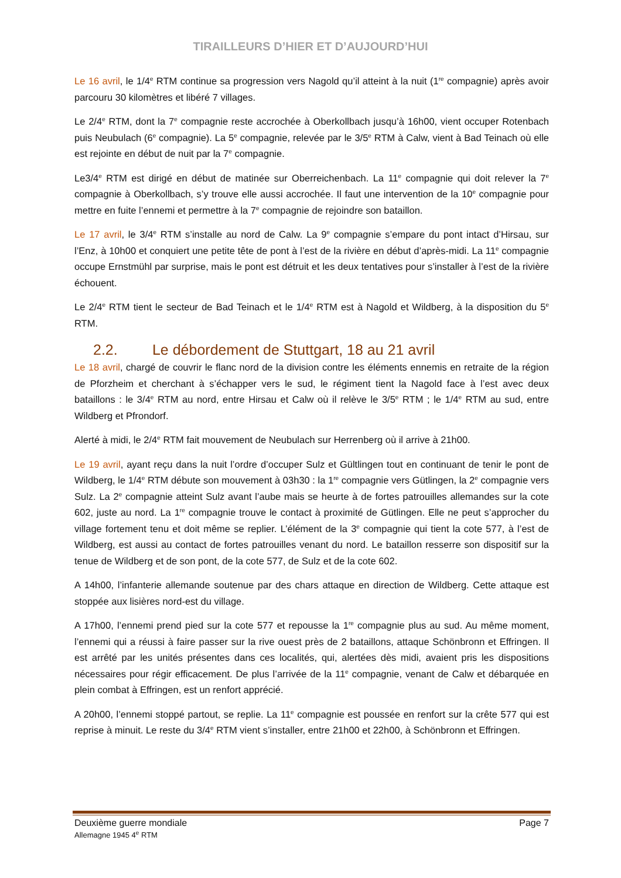TIRAILLEURS D’HIER ET D’AUJOURD’HUI
Le 16 avril, le 1/4<sup>e</sup> RTM continue sa progression vers Nagold qu’il atteint à la nuit (1<sup>re</sup> compagnie) après avoir parcouru 30 kilomètres et libéré 7 villages.
Le 2/4<sup>e</sup> RTM, dont la 7<sup>e</sup> compagnie reste accrochée à Oberkollbach jusqu’à 16h00, vient occuper Rotenbach puis Neubulach (6<sup>e</sup> compagnie). La 5<sup>e</sup> compagnie, relevée par le 3/5<sup>e</sup> RTM à Calw, vient à Bad Teinach où elle est rejointe en début de nuit par la 7<sup>e</sup> compagnie.
Le3/4<sup>e</sup> RTM est dirigé en début de matinée sur Oberreichenbach. La 11<sup>e</sup> compagnie qui doit relever la 7<sup>e</sup> compagnie à Oberkollbach, s’y trouve elle aussi accrochée. Il faut une intervention de la 10<sup>e</sup> compagnie pour mettre en fuite l’ennemi et permettre à la 7<sup>e</sup> compagnie de rejoindre son bataillon.
Le 17 avril, le 3/4<sup>e</sup> RTM s’installe au nord de Calw. La 9<sup>e</sup> compagnie s’empare du pont intact d’Hirsau, sur l’Enz, à 10h00 et conquiert une petite tête de pont à l’est de la rivière en début d’après-midi. La 11<sup>e</sup> compagnie occupe Ernstmühl par surprise, mais le pont est détruit et les deux tentatives pour s’installer à l’est de la rivière échouent.
Le 2/4<sup>e</sup> RTM tient le secteur de Bad Teinach et le 1/4<sup>e</sup> RTM est à Nagold et Wildberg, à la disposition du 5<sup>e</sup> RTM.
2.2. Le débordement de Stuttgart, 18 au 21 avril
Le 18 avril, chargé de couvrir le flanc nord de la division contre les éléments ennemis en retraite de la région de Pforzheim et cherchant à s’échapper vers le sud, le régiment tient la Nagold face à l’est avec deux bataillons : le 3/4<sup>e</sup> RTM au nord, entre Hirsau et Calw où il relève le 3/5<sup>e</sup> RTM ; le 1/4<sup>e</sup> RTM au sud, entre Wildberg et Pfrondorf.
Alerté à midi, le 2/4<sup>e</sup> RTM fait mouvement de Neubulach sur Herrenberg où il arrive à 21h00.
Le 19 avril, ayant reçu dans la nuit l’ordre d’occuper Sulz et Gültlingen tout en continuant de tenir le pont de Wildberg, le 1/4<sup>e</sup> RTM débute son mouvement à 03h30 : la 1<sup>re</sup> compagnie vers Gütlingen, la 2<sup>e</sup> compagnie vers Sulz. La 2<sup>e</sup> compagnie atteint Sulz avant l’aube mais se heurte à de fortes patrouilles allemandes sur la cote 602, juste au nord. La 1<sup>re</sup> compagnie trouve le contact à proximité de Gütlingen. Elle ne peut s’approcher du village fortement tenu et doit même se replier. L’élément de la 3<sup>e</sup> compagnie qui tient la cote 577, à l’est de Wildberg, est aussi au contact de fortes patrouilles venant du nord. Le bataillon resserre son dispositif sur la tenue de Wildberg et de son pont, de la cote 577, de Sulz et de la cote 602.
A 14h00, l’infanterie allemande soutenue par des chars attaque en direction de Wildberg. Cette attaque est stoppée aux lisières nord-est du village.
A 17h00, l’ennemi prend pied sur la cote 577 et repousse la 1<sup>re</sup> compagnie plus au sud. Au même moment, l’ennemi qui a réussi à faire passer sur la rive ouest près de 2 bataillons, attaque Schönbronn et Effringen. Il est arrêté par les unités présentes dans ces localités, qui, alertées dès midi, avaient pris les dispositions nécessaires pour régir efficacement. De plus l’arrivée de la 11<sup>e</sup> compagnie, venant de Calw et débarquée en plein combat à Effringen, est un renfort apprécié.
A 20h00, l’ennemi stoppé partout, se replie. La 11<sup>e</sup> compagnie est poussée en renfort sur la crête 577 qui est reprise à minuit. Le reste du 3/4<sup>e</sup> RTM vient s’installer, entre 21h00 et 22h00, à Schönbronn et Effringen.
Deuxième guerre mondiale Page 7
Allemagne 1945 4<sup>e</sup> RTM